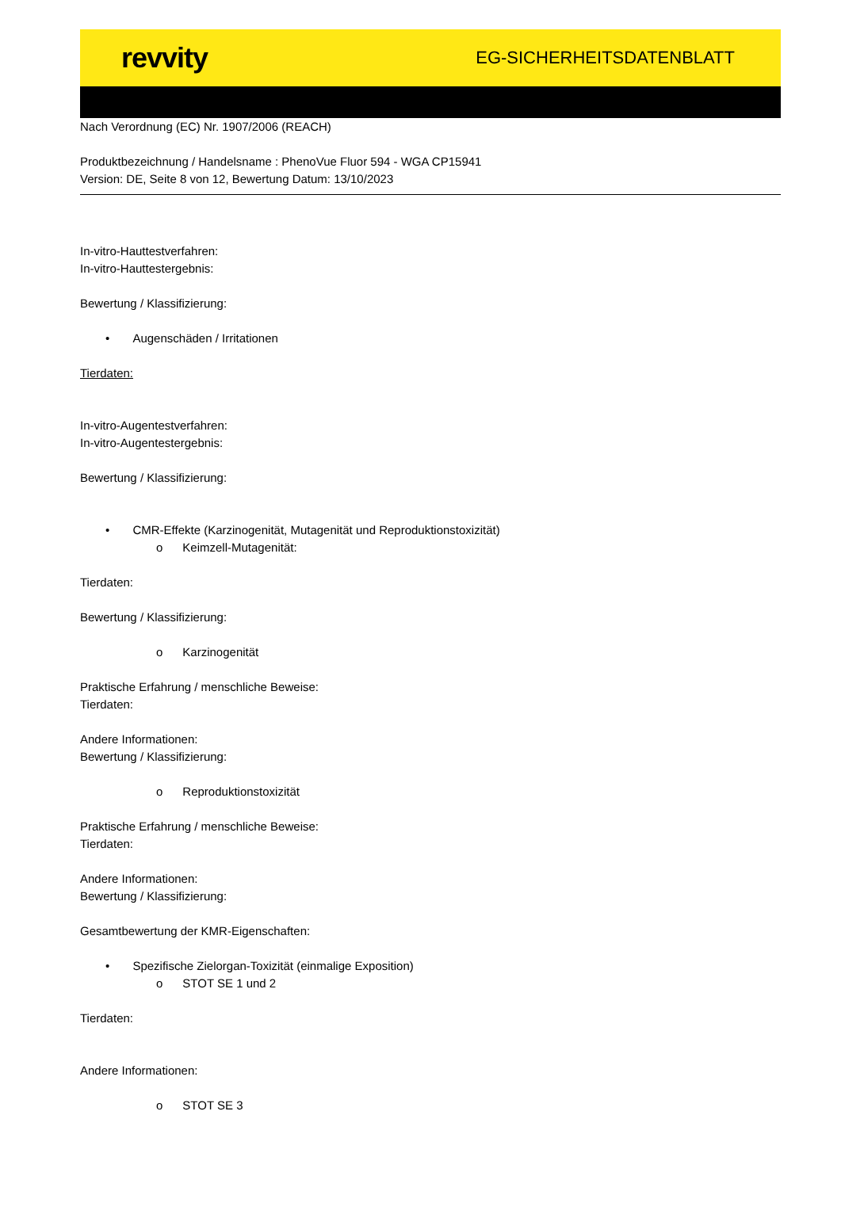revvity EG-SICHERHEITSDATENBLATT
Nach Verordnung (EC) Nr. 1907/2006 (REACH)
Produktbezeichnung / Handelsname : PhenoVue Fluor 594 - WGA CP15941
Version: DE, Seite 8 von 12, Bewertung Datum: 13/10/2023
In-vitro-Hauttestverfahren:
In-vitro-Hauttestergebnis:
Bewertung / Klassifizierung:
• Augenschäden / Irritationen
Tierdaten:
In-vitro-Augentestverfahren:
In-vitro-Augentestergebnis:
Bewertung / Klassifizierung:
• CMR-Effekte (Karzinogenität, Mutagenität und Reproduktionstoxizität)
o Keimzell-Mutagenität:
Tierdaten:
Bewertung / Klassifizierung:
o Karzinogenität
Praktische Erfahrung / menschliche Beweise:
Tierdaten:
Andere Informationen:
Bewertung / Klassifizierung:
o Reproduktionstoxizität
Praktische Erfahrung / menschliche Beweise:
Tierdaten:
Andere Informationen:
Bewertung / Klassifizierung:
Gesamtbewertung der KMR-Eigenschaften:
• Spezifische Zielorgan-Toxizität (einmalige Exposition)
o STOT SE 1 und 2
Tierdaten:
Andere Informationen:
o STOT SE 3